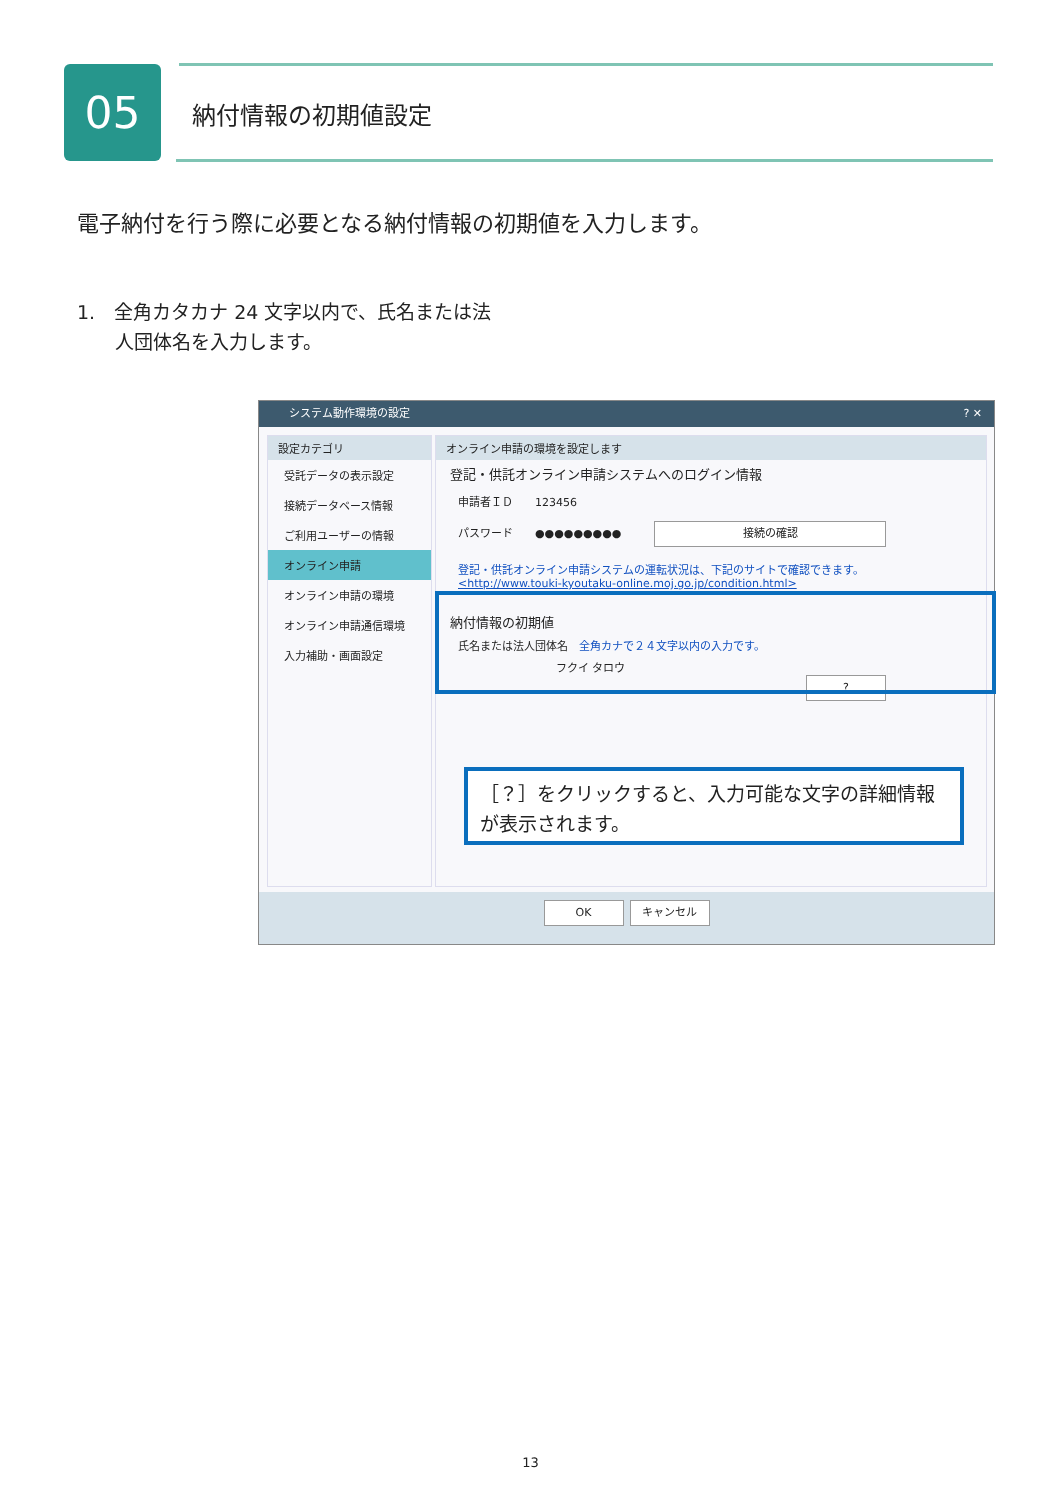05 納付情報の初期値設定
電子納付を行う際に必要となる納付情報の初期値を入力します。
1.　全角カタカナ 24 文字以内で、氏名または法
　　人団体名を入力します。
システム動作環境の設定? ✕
設定カテゴリ
受託データの表示設定
接続データベース情報
ご利用ユーザーの情報
オンライン申請
オンライン申請の環境
オンライン申請通信環境
入力補助・画面設定
オンライン申請の環境を設定します
登記・供託オンライン申請システムへのログイン情報
申請者ＩＤ　　123456
パスワード　　●●●●●●●●●　　　接続の確認
登記・供託オンライン申請システムの運転状況は、下記のサイトで確認できます。
<http://www.touki-kyoutaku-online.moj.go.jp/condition.html>
納付情報の初期値
氏名または法人団体名　全角カナで２４文字以内の入力です。
フクイ タロウ　?
［？］をクリックすると、入力可能な文字の詳細情報が表示されます。
OK キャンセル
13